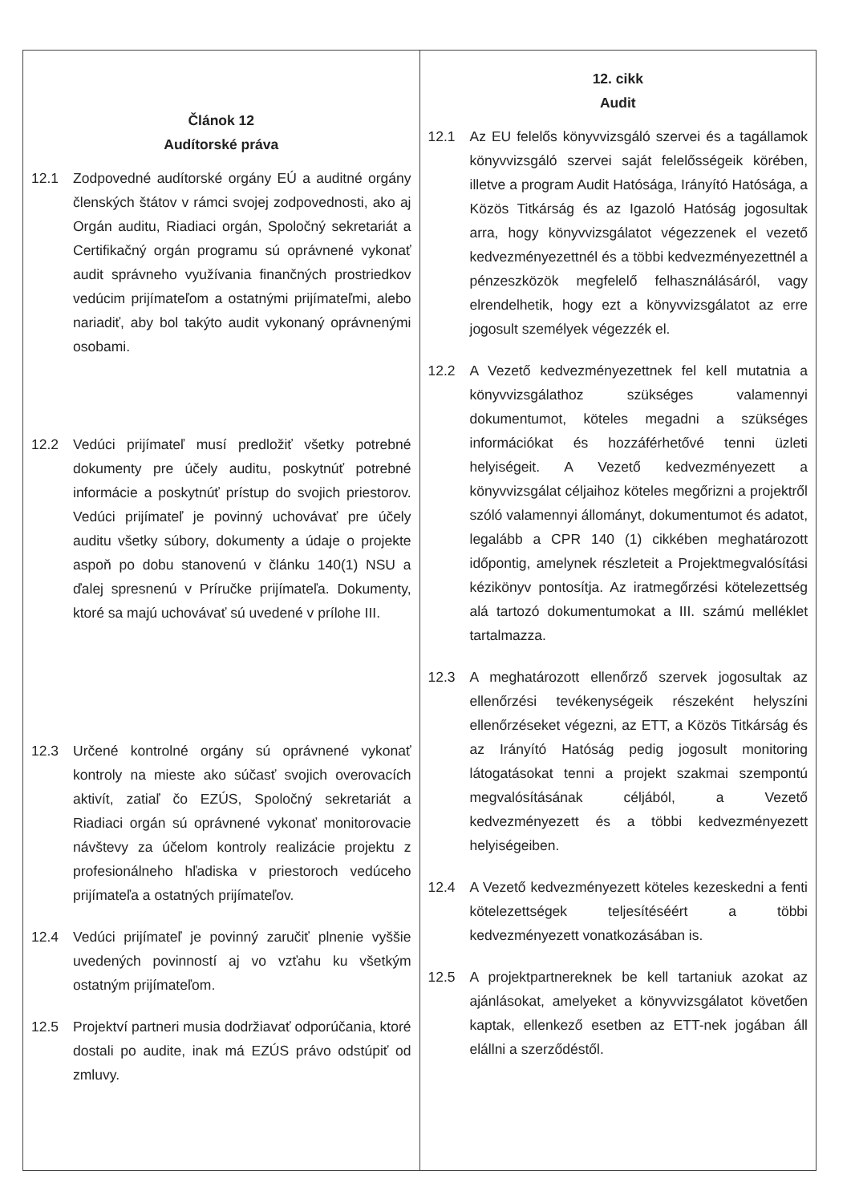| Článok 12 Audítorské práva 12.1 Zodpovedné audítorské orgány EÚ a auditné orgány členských štátov v rámci svojej zodpovednosti, ako aj Orgán auditu, Riadiaci orgán, Spoločný sekretariát a Certifikačný orgán programu sú oprávnené vykonať audit správneho využívania finančných prostriedkov vedúcim prijímateľom a ostatnými prijímateľmi, alebo nariadiť, aby bol takýto audit vykonaný oprávnenými osobami. 12.2 Vedúci prijímateľ musí predložiť všetky potrebné dokumenty pre účely auditu, poskytnúť potrebné informácie a poskytnúť prístup do svojich priestorov. Vedúci prijímateľ je povinný uchovávať pre účely auditu všetky súbory, dokumenty a údaje o projekte aspoň po dobu stanovenú v článku 140(1) NSU a ďalej spresnenú v Príručke prijímateľa. Dokumenty, ktoré sa majú uchovávať sú uvedené v prílohe III. 12.3 Určené kontrolné orgány sú oprávnené vykonať kontroly na mieste ako súčasť svojich overovacích aktivít, zatiaľ čo EZÚS, Spoločný sekretariát a Riadiaci orgán sú oprávnené vykonať monitorovacie návštevy za účelom kontroly realizácie projektu z profesionálneho hľadiska v priestoroch vedúceho prijímateľa a ostatných prijímateľov. 12.4 Vedúci prijímateľ je povinný zaručiť plnenie vyššie uvedených povinností aj vo vzťahu ku všetkým ostatným prijímateľom. 12.5 Projektví partneri musia dodržiavať odporúčania, ktoré dostali po audite, inak má EZÚS právo odstúpiť od zmluvy. | 12. cikk Audit 12.1 Az EU felelős könyvvizsgáló szervei és a tagállamok könyvvizsgáló szervei saját felelősségeik körében, illetve a program Audit Hatósága, Irányító Hatósága, a Közös Titkárság és az Igazoló Hatóság jogosultak arra, hogy könyvvizsgálatot végezzenek el vezető kedvezményezettnél és a többi kedvezményezettnél a pénzeszközök megfelelő felhasználásáról, vagy elrendelhetik, hogy ezt a könyvvizsgálatot az erre jogosult személyek végezzék el. 12.2 A Vezető kedvezményezettnek fel kell mutatnia a könyvvizsgálathoz szükséges valamennyi dokumentumot, köteles megadni a szükséges információkat és hozzáférhetővé tenni üzleti helyiségeit. A Vezető kedvezményezett a könyvvizsgálat céljaihoz köteles megőrizni a projektről szóló valamennyi állományt, dokumentumot és adatot, legalább a CPR 140 (1) cikkében meghatározott időpontig, amelynek részleteit a Projektmegvalósítási kézikönyv pontosítja. Az iratmegőrzési kötelezettség alá tartozó dokumentumokat a III. számú melléklet tartalmazza. 12.3 A meghatározott ellenőrző szervek jogosultak az ellenőrzési tevékenységeik részeként helyszíni ellenőrzéseket végezni, az ETT, a Közös Titkárság és az Irányító Hatóság pedig jogosult monitoring látogatásokat tenni a projekt szakmai szempontú megvalósításának céljából, a Vezető kedvezményezett és a többi kedvezményezett helyiségeiben. 12.4 A Vezető kedvezményezett köteles kezeskedni a fenti kötelezettségek teljesítéséért a többi kedvezményezett vonatkozásában is. 12.5 A projektpartnereknek be kell tartaniuk azokat az ajánlásokat, amelyeket a könyvvizsgálatot követően kaptak, ellenkező esetben az ETT-nek jogában áll elállni a szerződéstől. |